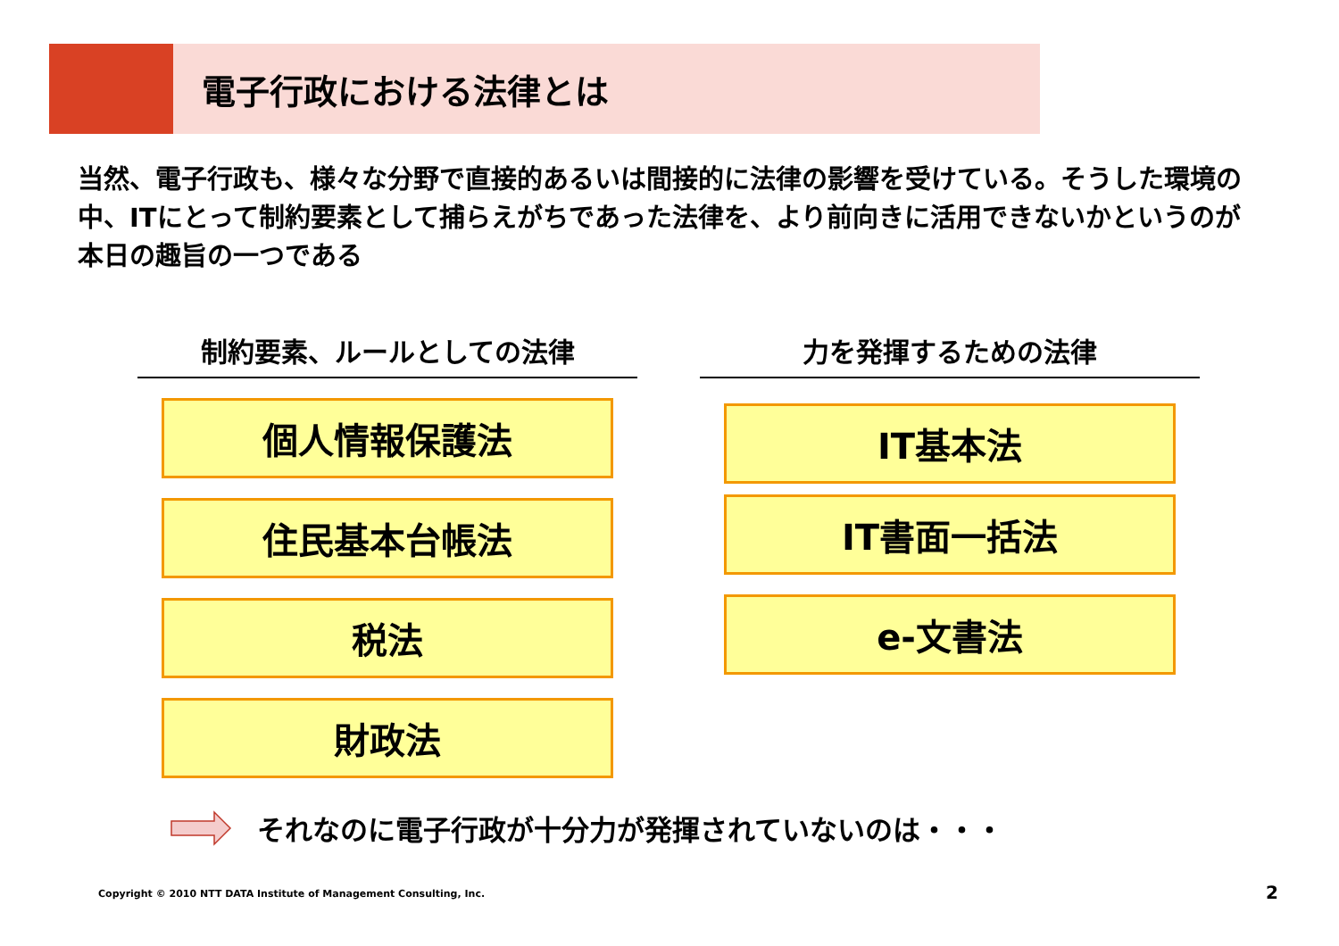電子行政における法律とは
当然、電子行政も、様々な分野で直接的あるいは間接的に法律の影響を受けている。そうした環境の中、ITにとって制約要素として捕らえがちであった法律を、より前向きに活用できないかというのが本日の趣旨の一つである
制約要素、ルールとしての法律
個人情報保護法
住民基本台帳法
税法
財政法
力を発揮するための法律
IT基本法
IT書面一括法
e-文書法
それなのに電子行政が十分力が発揮されていないのは・・・
Copyright © 2010 NTT DATA Institute of Management Consulting, Inc.
2